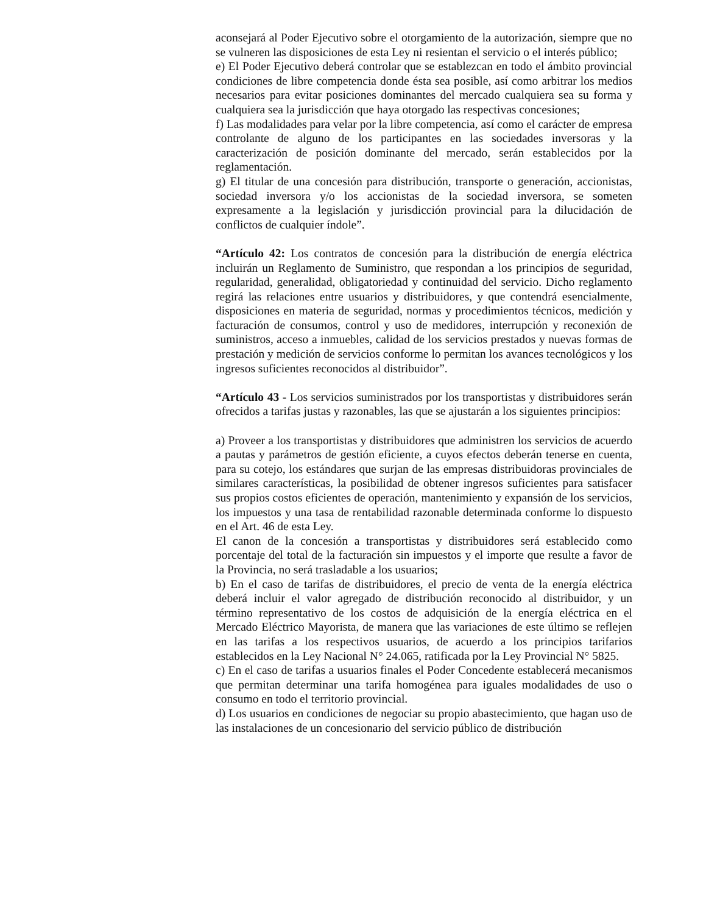aconsejará al Poder Ejecutivo sobre el otorgamiento de la autorización, siempre que no se vulneren las disposiciones de esta Ley ni resientan el servicio o el interés público;
e) El Poder Ejecutivo deberá controlar que se establezcan en todo el ámbito provincial condiciones de libre competencia donde ésta sea posible, así como arbitrar los medios necesarios para evitar posiciones dominantes del mercado cualquiera sea su forma y cualquiera sea la jurisdicción que haya otorgado las respectivas concesiones;
f) Las modalidades para velar por la libre competencia, así como el carácter de empresa controlante de alguno de los participantes en las sociedades inversoras y la caracterización de posición dominante del mercado, serán establecidos por la reglamentación.
g) El titular de una concesión para distribución, transporte o generación, accionistas, sociedad inversora y/o los accionistas de la sociedad inversora, se someten expresamente a la legislación y jurisdicción provincial para la dilucidación de conflictos de cualquier índole”.
“Artículo 42: Los contratos de concesión para la distribución de energía eléctrica incluirán un Reglamento de Suministro, que respondan a los principios de seguridad, regularidad, generalidad, obligatoriedad y continuidad del servicio. Dicho reglamento regirá las relaciones entre usuarios y distribuidores, y que contendrá esencialmente, disposiciones en materia de seguridad, normas y procedimientos técnicos, medición y facturación de consumos, control y uso de medidores, interrupción y reconexión de suministros, acceso a inmuebles, calidad de los servicios prestados y nuevas formas de prestación y medición de servicios conforme lo permitan los avances tecnológicos y los ingresos suficientes reconocidos al distribuidor”.
“Artículo 43 - Los servicios suministrados por los transportistas y distribuidores serán ofrecidos a tarifas justas y razonables, las que se ajustarán a los siguientes principios:
a) Proveer a los transportistas y distribuidores que administren los servicios de acuerdo a pautas y parámetros de gestión eficiente, a cuyos efectos deberán tenerse en cuenta, para su cotejo, los estándares que surjan de las empresas distribuidoras provinciales de similares características, la posibilidad de obtener ingresos suficientes para satisfacer sus propios costos eficientes de operación, mantenimiento y expansión de los servicios, los impuestos y una tasa de rentabilidad razonable determinada conforme lo dispuesto en el Art. 46 de esta Ley.
El canon de la concesión a transportistas y distribuidores será establecido como porcentaje del total de la facturación sin impuestos y el importe que resulte a favor de la Provincia, no será trasladable a los usuarios;
b) En el caso de tarifas de distribuidores, el precio de venta de la energía eléctrica deberá incluir el valor agregado de distribución reconocido al distribuidor, y un término representativo de los costos de adquisición de la energía eléctrica en el Mercado Eléctrico Mayorista, de manera que las variaciones de este último se reflejen en las tarifas a los respectivos usuarios, de acuerdo a los principios tarifarios establecidos en la Ley Nacional N° 24.065, ratificada por la Ley Provincial N° 5825.
c) En el caso de tarifas a usuarios finales el Poder Concedente establecerá mecanismos que permitan determinar una tarifa homogénea para iguales modalidades de uso o consumo en todo el territorio provincial.
d) Los usuarios en condiciones de negociar su propio abastecimiento, que hagan uso de las instalaciones de un concesionario del servicio público de distribución